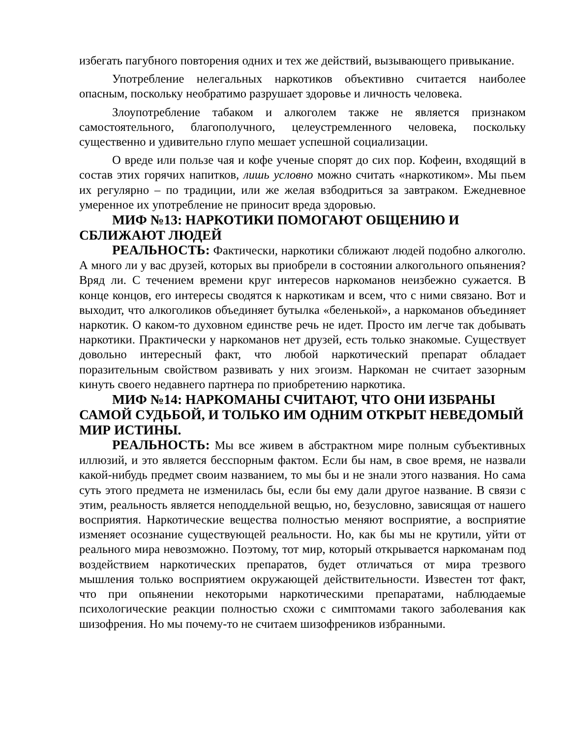избегать пагубного повторения одних и тех же действий, вызывающего привыкание.
Употребление нелегальных наркотиков объективно считается наиболее опасным, поскольку необратимо разрушает здоровье и личность человека.
Злоупотребление табаком и алкоголем также не является признаком самостоятельного, благополучного, целеустремленного человека, поскольку существенно и удивительно глупо мешает успешной социализации.
О вреде или пользе чая и кофе ученые спорят до сих пор. Кофеин, входящий в состав этих горячих напитков, лишь условно можно считать «наркотиком». Мы пьем их регулярно – по традиции, или же желая взбодриться за завтраком. Ежедневное умеренное их употребление не приносит вреда здоровью.
МИФ №13: НАРКОТИКИ ПОМОГАЮТ ОБЩЕНИЮ И СБЛИЖАЮТ ЛЮДЕЙ
РЕАЛЬНОСТЬ: Фактически, наркотики сближают людей подобно алкоголю. А много ли у вас друзей, которых вы приобрели в состоянии алкогольного опьянения? Вряд ли. С течением времени круг интересов наркоманов неизбежно сужается. В конце концов, его интересы сводятся к наркотикам и всем, что с ними связано. Вот и выходит, что алкоголиков объединяет бутылка «беленькой», а наркоманов объединяет наркотик. О каком-то духовном единстве речь не идет. Просто им легче так добывать наркотики. Практически у наркоманов нет друзей, есть только знакомые. Существует довольно интересный факт, что любой наркотический препарат обладает поразительным свойством развивать у них эгоизм. Наркоман не считает зазорным кинуть своего недавнего партнера по приобретению наркотика.
МИФ №14: НАРКОМАНЫ СЧИТАЮТ, ЧТО ОНИ ИЗБРАНЫ САМОЙ СУДЬБОЙ, И ТОЛЬКО ИМ ОДНИМ ОТКРЫТ НЕВЕДОМЫЙ МИР ИСТИНЫ.
РЕАЛЬНОСТЬ: Мы все живем в абстрактном мире полным субъективных иллюзий, и это является бесспорным фактом. Если бы нам, в свое время, не назвали какой-нибудь предмет своим названием, то мы бы и не знали этого названия. Но сама суть этого предмета не изменилась бы, если бы ему дали другое название. В связи с этим, реальность является неподдельной вещью, но, безусловно, зависящая от нашего восприятия. Наркотические вещества полностью меняют восприятие, а восприятие изменяет осознание существующей реальности. Но, как бы мы не крутили, уйти от реального мира невозможно. Поэтому, тот мир, который открывается наркоманам под воздействием наркотических препаратов, будет отличаться от мира трезвого мышления только восприятием окружающей действительности. Известен тот факт, что при опьянении некоторыми наркотическими препаратами, наблюдаемые психологические реакции полностью схожи с симптомами такого заболевания как шизофрения. Но мы почему-то не считаем шизофреников избранными.